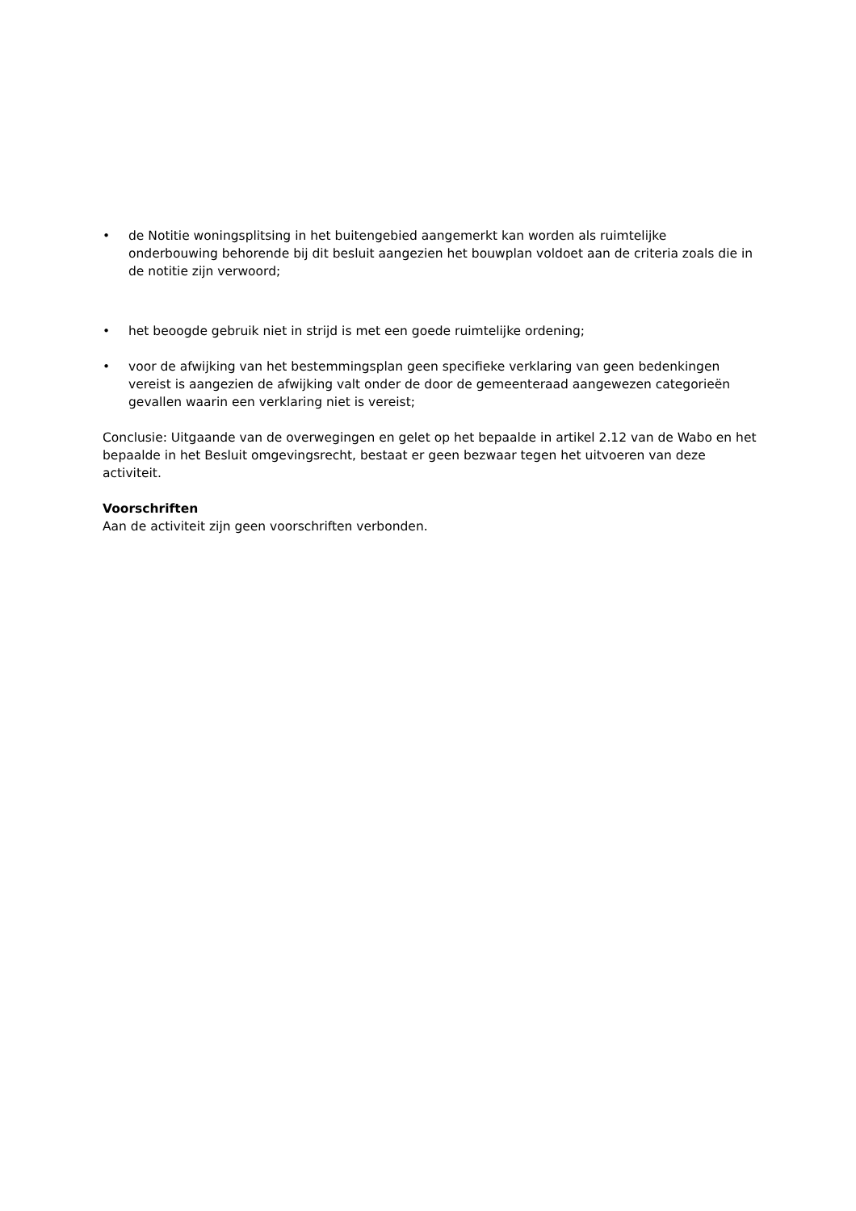• de Notitie woningsplitsing in het buitengebied aangemerkt kan worden als ruimtelijke onderbouwing behorende bij dit besluit aangezien het bouwplan voldoet aan de criteria zoals die in de notitie zijn verwoord;
• het beoogde gebruik niet in strijd is met een goede ruimtelijke ordening;
• voor de afwijking van het bestemmingsplan geen specifieke verklaring van geen bedenkingen vereist is aangezien de afwijking valt onder de door de gemeenteraad aangewezen categorieën gevallen waarin een verklaring niet is vereist;
Conclusie: Uitgaande van de overwegingen en gelet op het bepaalde in artikel 2.12 van de Wabo en het bepaalde in het Besluit omgevingsrecht, bestaat er geen bezwaar tegen het uitvoeren van deze activiteit.
Voorschriften
Aan de activiteit zijn geen voorschriften verbonden.